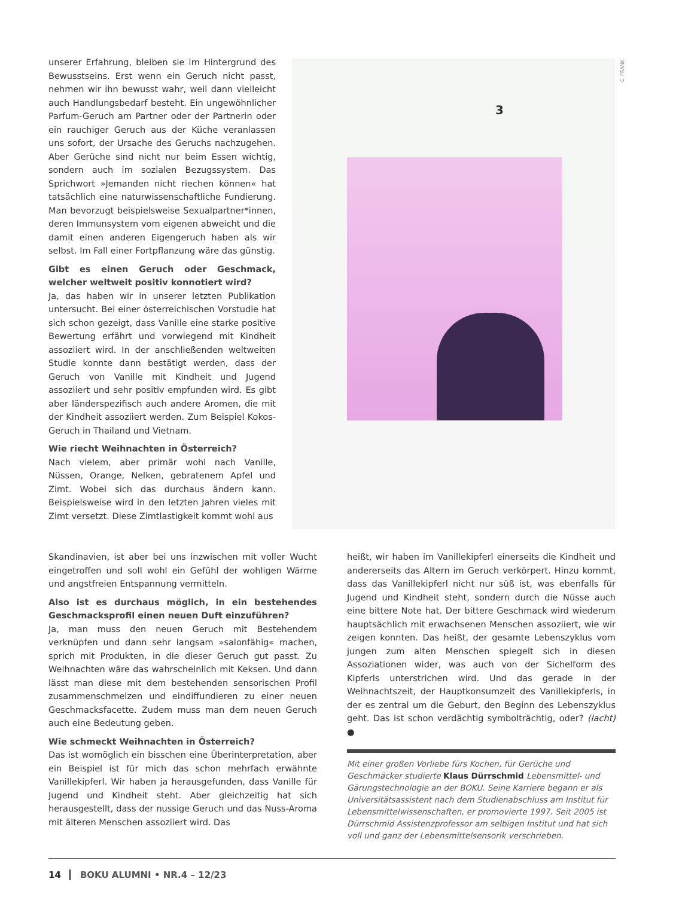unserer Erfahrung, bleiben sie im Hintergrund des Bewusstseins. Erst wenn ein Geruch nicht passt, nehmen wir ihn bewusst wahr, weil dann vielleicht auch Handlungsbedarf besteht. Ein ungewöhnlicher Parfum-Geruch am Partner oder der Partnerin oder ein rauchiger Geruch aus der Küche veranlassen uns sofort, der Ursache des Geruchs nachzugehen. Aber Gerüche sind nicht nur beim Essen wichtig, sondern auch im sozialen Bezugssystem. Das Sprichwort »Jemanden nicht riechen können« hat tatsächlich eine naturwissenschaftliche Fundierung. Man bevorzugt beispielsweise Sexualpartner*innen, deren Immunsystem vom eigenen abweicht und die damit einen anderen Eigengeruch haben als wir selbst. Im Fall einer Fortpflanzung wäre das günstig.
Gibt es einen Geruch oder Geschmack, welcher weltweit positiv konnotiert wird?
Ja, das haben wir in unserer letzten Publikation untersucht. Bei einer österreichischen Vorstudie hat sich schon gezeigt, dass Vanille eine starke positive Bewertung erfährt und vorwiegend mit Kindheit assoziiert wird. In der anschließenden weltweiten Studie konnte dann bestätigt werden, dass der Geruch von Vanille mit Kindheit und Jugend assoziiert und sehr positiv empfunden wird. Es gibt aber länderspezifisch auch andere Aromen, die mit der Kindheit assoziiert werden. Zum Beispiel Kokos-Geruch in Thailand und Vietnam.
Wie riecht Weihnachten in Österreich?
Nach vielem, aber primär wohl nach Vanille, Nüssen, Orange, Nelken, gebratenem Apfel und Zimt. Wobei sich das durchaus ändern kann. Beispielsweise wird in den letzten Jahren vieles mit Zimt versetzt. Diese Zimtlastigkeit kommt wohl aus
3
C. FRANK
Skandinavien, ist aber bei uns inzwischen mit voller Wucht eingetroffen und soll wohl ein Gefühl der wohligen Wärme und angstfreien Entspannung vermitteln.
Also ist es durchaus möglich, in ein bestehendes Geschmacksprofil einen neuen Duft einzuführen?
Ja, man muss den neuen Geruch mit Bestehendem verknüpfen und dann sehr langsam »salonfähig« machen, sprich mit Produkten, in die dieser Geruch gut passt. Zu Weihnachten wäre das wahrscheinlich mit Keksen. Und dann lässt man diese mit dem bestehenden sensorischen Profil zusammenschmelzen und eindiffundieren zu einer neuen Geschmacksfacette. Zudem muss man dem neuen Geruch auch eine Bedeutung geben.
Wie schmeckt Weihnachten in Österreich?
Das ist womöglich ein bisschen eine Überinterpretation, aber ein Beispiel ist für mich das schon mehrfach erwähnte Vanillekipferl. Wir haben ja herausgefunden, dass Vanille für Jugend und Kindheit steht. Aber gleichzeitig hat sich herausgestellt, dass der nussige Geruch und das Nuss-Aroma mit älteren Menschen assoziiert wird. Das
heißt, wir haben im Vanillekipferl einerseits die Kindheit und andererseits das Altern im Geruch verkörpert. Hinzu kommt, dass das Vanillekipferl nicht nur süß ist, was ebenfalls für Jugend und Kindheit steht, sondern durch die Nüsse auch eine bittere Note hat. Der bittere Geschmack wird wiederum hauptsächlich mit erwachsenen Menschen assoziiert, wie wir zeigen konnten. Das heißt, der gesamte Lebenszyklus vom jungen zum alten Menschen spiegelt sich in diesen Assoziationen wider, was auch von der Sichelform des Kipferls unterstrichen wird. Und das gerade in der Weihnachtszeit, der Hauptkonsumzeit des Vanillekipferls, in der es zentral um die Geburt, den Beginn des Lebenszyklus geht. Das ist schon verdächtig symbolträchtig, oder? (lacht) ●
Mit einer großen Vorliebe fürs Kochen, für Gerüche und Geschmäcker studierte Klaus Dürrschmid Lebensmittel- und Gärungstechnologie an der BOKU. Seine Karriere begann er als Universitätsassistent nach dem Studienabschluss am Institut für Lebensmittelwissenschaften, er promovierte 1997. Seit 2005 ist Dürrschmid Assistenzprofessor am selbigen Institut und hat sich voll und ganz der Lebensmittelsensorik verschrieben.
14 BOKU ALUMNI • NR.4 – 12/23